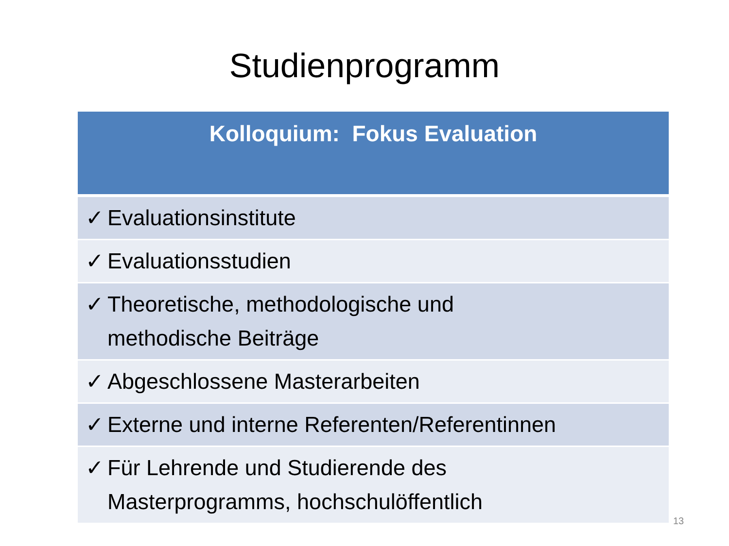Studienprogramm
| Kolloquium: Fokus Evaluation |
| --- |
| ✓ Evaluationsinstitute |
| ✓ Evaluationsstudien |
| ✓ Theoretische, methodologische und methodische Beiträge |
| ✓ Abgeschlossene Masterarbeiten |
| ✓ Externe und interne Referenten/Referentinnen |
| ✓ Für Lehrende und Studierende des Masterprogramms, hochschulöffentlich |
13